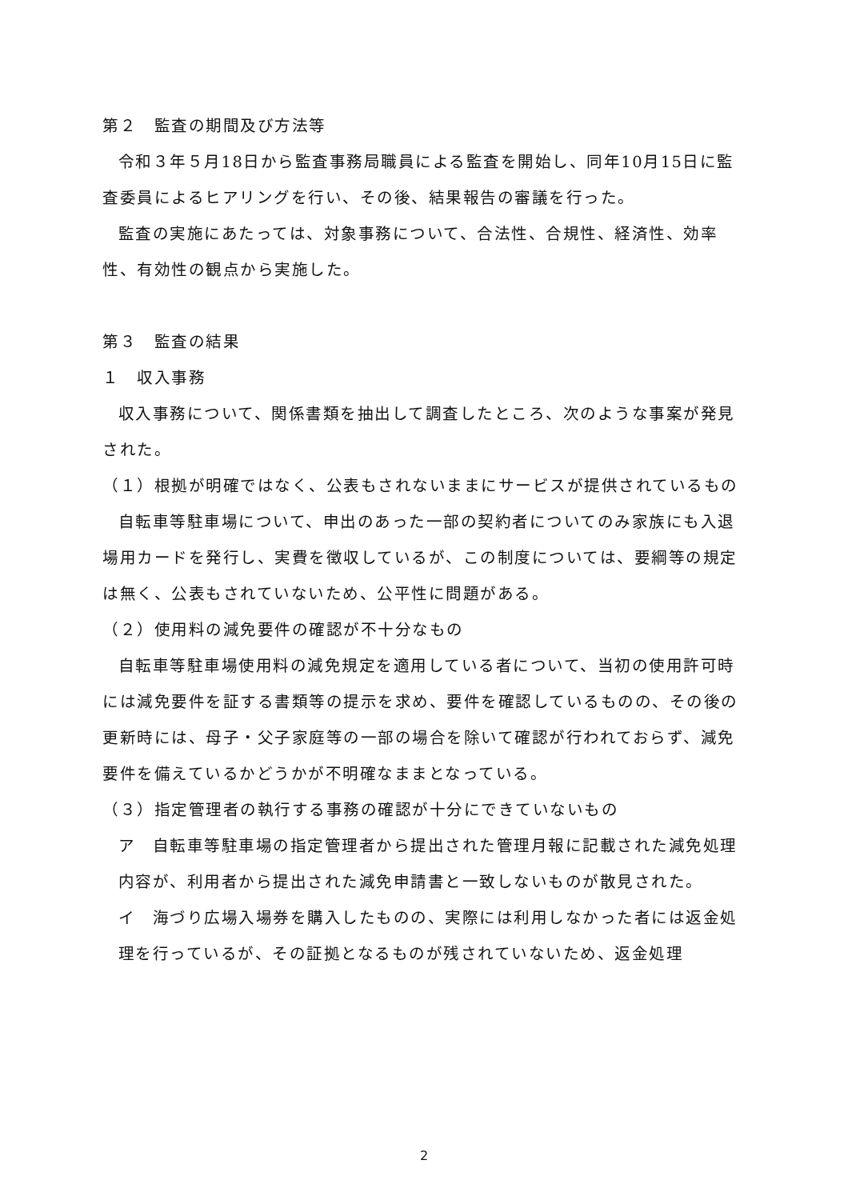第２　監査の期間及び方法等
令和３年５月18日から監査事務局職員による監査を開始し、同年10月15日に監査委員によるヒアリングを行い、その後、結果報告の審議を行った。
監査の実施にあたっては、対象事務について、合法性、合規性、経済性、効率性、有効性の観点から実施した。
第３　監査の結果
１　収入事務
収入事務について、関係書類を抽出して調査したところ、次のような事案が発見された。
（１）根拠が明確ではなく、公表もされないままにサービスが提供されているもの
自転車等駐車場について、申出のあった一部の契約者についてのみ家族にも入退場用カードを発行し、実費を徴収しているが、この制度については、要綱等の規定は無く、公表もされていないため、公平性に問題がある。
（２）使用料の減免要件の確認が不十分なもの
自転車等駐車場使用料の減免規定を適用している者について、当初の使用許可時には減免要件を証する書類等の提示を求め、要件を確認しているものの、その後の更新時には、母子・父子家庭等の一部の場合を除いて確認が行われておらず、減免要件を備えているかどうかが不明確なままとなっている。
（３）指定管理者の執行する事務の確認が十分にできていないもの
ア　自転車等駐車場の指定管理者から提出された管理月報に記載された減免処理内容が、利用者から提出された減免申請書と一致しないものが散見された。
イ　海づり広場入場券を購入したものの、実際には利用しなかった者には返金処理を行っているが、その証拠となるものが残されていないため、返金処理
2